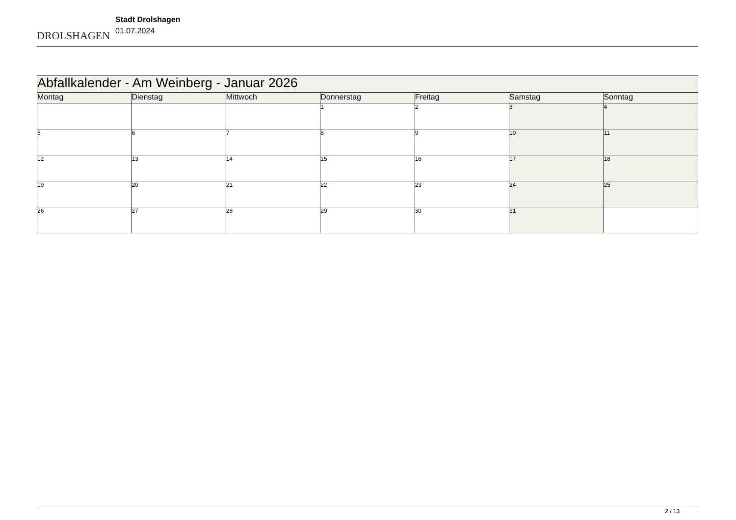DROLSHAGEN
Stadt Drolshagen
01.07.2024
| Abfallkalender - Am Weinberg - Januar 2026 | | | | | | |
| Montag | Dienstag | Mittwoch | Donnerstag | Freitag | Samstag | Sonntag |
| | | | 1 | 2 | 3 | 4 |
| 5 | 6 | 7 | 8 | 9 | 10 | 11 |
| 12 | 13 | 14 | 15 | 16 | 17 | 18 |
| 19 | 20 | 21 | 22 | 23 | 24 | 25 |
| 26 | 27 | 28 | 29 | 30 | 31 | |
2 / 13